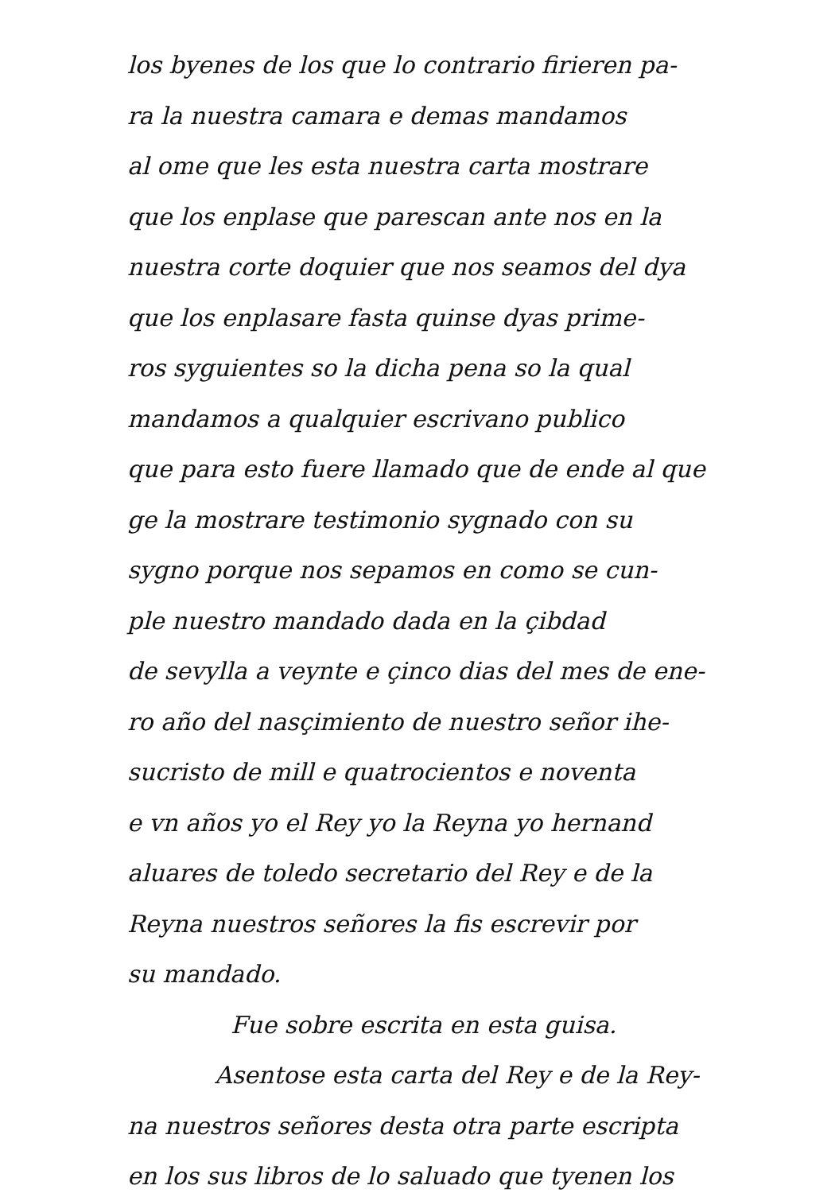los byenes de los que lo contrario firieren pa-
ra la nuestra camara e demas mandamos
al ome que les esta nuestra carta mostrare
que los enplase que parescan ante nos en la
nuestra corte doquier que nos seamos del dya
que los enplasare fasta quinse dyas prime-
ros syguientes so la dicha pena so la qual
mandamos a qualquier escrivano publico
que para esto fuere llamado que de ende al que
ge la mostrare testimonio sygnado con su
sygno porque nos sepamos en como se cun-
ple nuestro mandado dada en la çibdad
de sevylla a veynte e çinco dias del mes de ene-
ro año del nasçimiento de nuestro señor ihe-
sucristo de mill e quatrocientos e noventa
e vn años yo el Rey yo la Reyna yo hernand
aluares de toledo secretario del Rey e de la
Reyna nuestros señores la fis escrevir por
su mandado.
Fue sobre escrita en esta guisa.
Asentose esta carta del Rey e de la Rey-
na nuestros señores desta otra parte escripta
en los sus libros de lo saluado que tyenen los